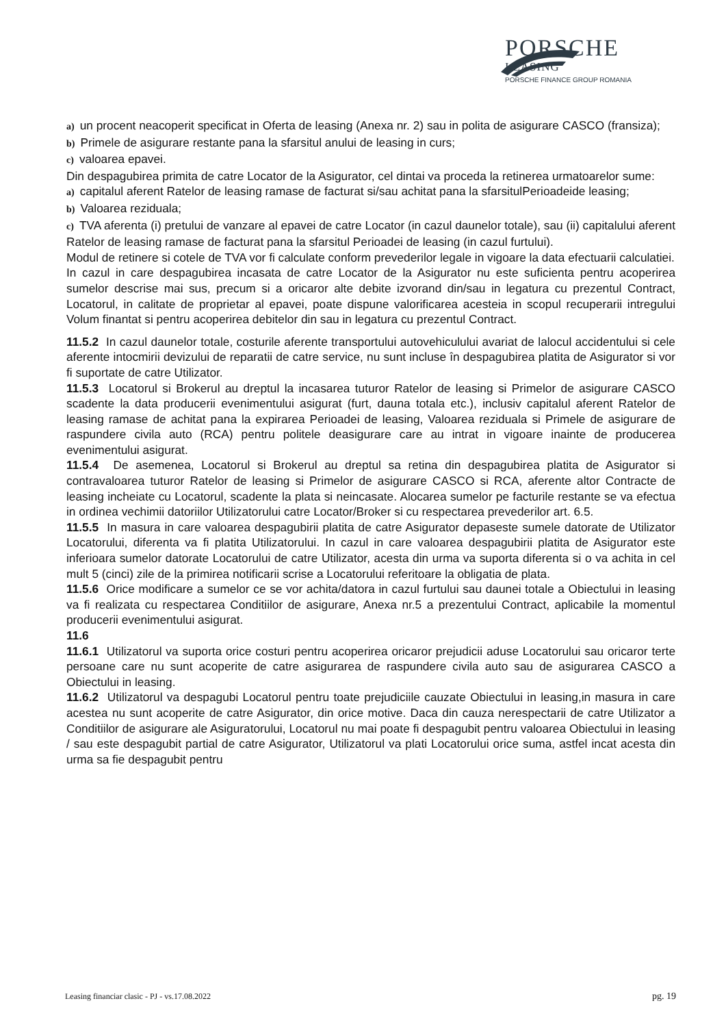PORSCHE
LEASING
PORSCHE FINANCE GROUP ROMANIA
a) un procent neacoperit specificat in Oferta de leasing (Anexa nr. 2) sau in polita de asigurare CASCO (fransiza);
b) Primele de asigurare restante pana la sfarsitul anului de leasing in curs;
c) valoarea epavei.
Din despagubirea primita de catre Locator de la Asigurator, cel dintai va proceda la retinerea urmatoarelor sume:
a) capitalul aferent Ratelor de leasing ramase de facturat si/sau achitat pana la sfarsitulPerioadeide leasing;
b) Valoarea reziduala;
c) TVA aferenta (i) pretului de vanzare al epavei de catre Locator (in cazul daunelor totale), sau (ii) capitalului aferent Ratelor de leasing ramase de facturat pana la sfarsitul Perioadei de leasing (in cazul furtului).
Modul de retinere si cotele de TVA vor fi calculate conform prevederilor legale in vigoare la data efectuarii calculatiei.
In cazul in care despagubirea incasata de catre Locator de la Asigurator nu este suficienta pentru acoperirea sumelor descrise mai sus, precum si a oricaror alte debite izvorand din/sau in legatura cu prezentul Contract, Locatorul, in calitate de proprietar al epavei, poate dispune valorificarea acesteia in scopul recuperarii intregului Volum finantat si pentru acoperirea debitelor din sau in legatura cu prezentul Contract.
11.5.2 In cazul daunelor totale, costurile aferente transportului autovehiculului avariat de lalocul accidentului si cele aferente intocmirii devizului de reparatii de catre service, nu sunt incluse în despagubirea platita de Asigurator si vor fi suportate de catre Utilizator.
11.5.3 Locatorul si Brokerul au dreptul la incasarea tuturor Ratelor de leasing si Primelor de asigurare CASCO scadente la data producerii evenimentului asigurat (furt, dauna totala etc.), inclusiv capitalul aferent Ratelor de leasing ramase de achitat pana la expirarea Perioadei de leasing, Valoarea reziduala si Primele de asigurare de raspundere civila auto (RCA) pentru politele deasigurare care au intrat in vigoare inainte de producerea evenimentului asigurat.
11.5.4 De asemenea, Locatorul si Brokerul au dreptul sa retina din despagubirea platita de Asigurator si contravaloarea tuturor Ratelor de leasing si Primelor de asigurare CASCO si RCA, aferente altor Contracte de leasing incheiate cu Locatorul, scadente la plata si neincasate. Alocarea sumelor pe facturile restante se va efectua in ordinea vechimii datoriilor Utilizatorului catre Locator/Broker si cu respectarea prevederilor art. 6.5.
11.5.5 In masura in care valoarea despagubirii platita de catre Asigurator depaseste sumele datorate de Utilizator Locatorului, diferenta va fi platita Utilizatorului. In cazul in care valoarea despagubirii platita de Asigurator este inferioara sumelor datorate Locatorului de catre Utilizator, acesta din urma va suporta diferenta si o va achita in cel mult 5 (cinci) zile de la primirea notificarii scrise a Locatorului referitoare la obligatia de plata.
11.5.6 Orice modificare a sumelor ce se vor achita/datora in cazul furtului sau daunei totale a Obiectului in leasing va fi realizata cu respectarea Conditiilor de asigurare, Anexa nr.5 a prezentului Contract, aplicabile la momentul producerii evenimentului asigurat.
11.6
11.6.1 Utilizatorul va suporta orice costuri pentru acoperirea oricaror prejudicii aduse Locatorului sau oricaror terte persoane care nu sunt acoperite de catre asigurarea de raspundere civila auto sau de asigurarea CASCO a Obiectului in leasing.
11.6.2 Utilizatorul va despagubi Locatorul pentru toate prejudiciile cauzate Obiectului in leasing,in masura in care acestea nu sunt acoperite de catre Asigurator, din orice motive. Daca din cauza nerespectarii de catre Utilizator a Conditiilor de asigurare ale Asiguratorului, Locatorul nu mai poate fi despagubit pentru valoarea Obiectului in leasing / sau este despagubit partial de catre Asigurator, Utilizatorul va plati Locatorului orice suma, astfel incat acesta din urma sa fie despagubit pentru
Leasing financiar clasic - PJ - vs.17.08.2022 pg. 19